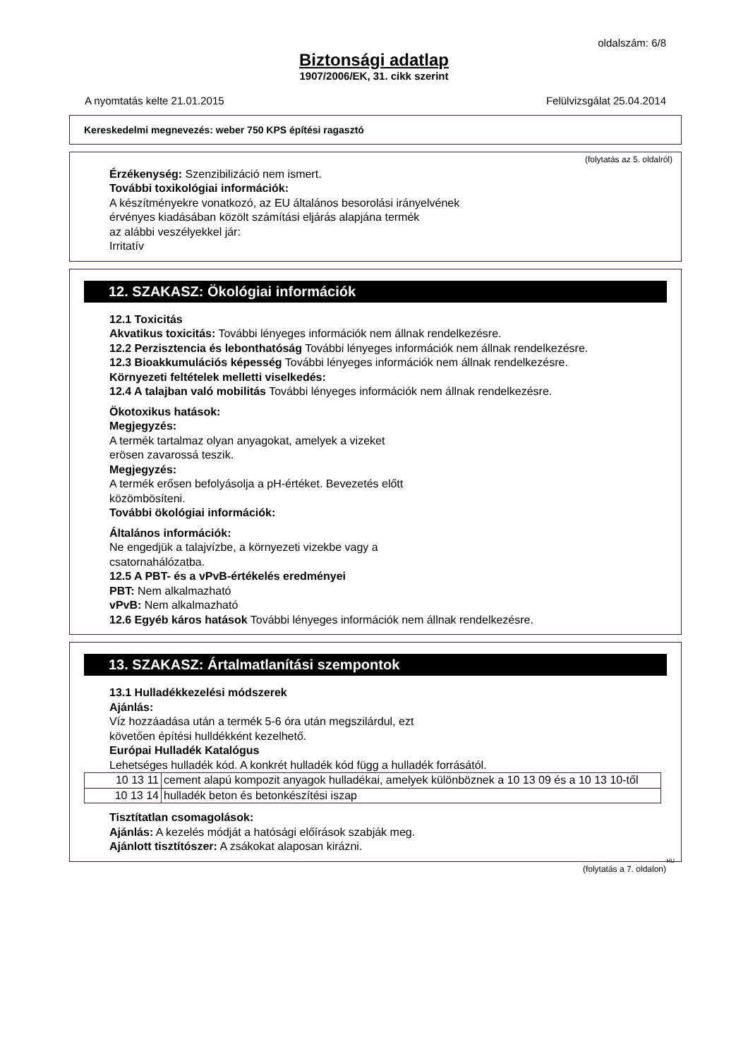oldalszám: 6/8
Biztonsági adatlap
1907/2006/EK, 31. cikk szerint
A nyomtatás kelte 21.01.2015 Felülvizsgálat 25.04.2014
Kereskedelmi megnevezés: weber 750 KPS építési ragasztó
(folytatás az 5. oldalról)
Érzékenység: Szenzibilizáció nem ismert.
További toxikológiai információk:
A készítményekre vonatkozó, az EU általános besorolási irányelvének
érvényes kiadásában közölt számítási eljárás alapjána termék
az alábbi veszélyekkel jár:
Irritatív
12. SZAKASZ: Ökológiai információk
12.1 Toxicitás
Akvatikus toxicitás: További lényeges információk nem állnak rendelkezésre.
12.2 Perzisztencia és lebonthatóság További lényeges információk nem állnak rendelkezésre.
12.3 Bioakkumulációs képesség További lényeges információk nem állnak rendelkezésre.
Környezeti feltételek melletti viselkedés:
12.4 A talajban való mobilitás További lényeges információk nem állnak rendelkezésre.
Ökotoxikus hatások:
Megjegyzés:
A termék tartalmaz olyan anyagokat, amelyek a vizeket
erösen zavarossá teszik.
Megjegyzés:
A termék erősen befolyásolja a pH-értéket. Bevezetés előtt
közömbösíteni.
További ökológiai információk:
Általános információk:
Ne engedjük a talajvízbe, a környezeti vizekbe vagy a
csatornahálózatba.
12.5 A PBT- és a vPvB-értékelés eredményei
PBT: Nem alkalmazható
vPvB: Nem alkalmazható
12.6 Egyéb káros hatások További lényeges információk nem állnak rendelkezésre.
13. SZAKASZ: Ártalmatlanítási szempontok
13.1 Hulladékkezelési módszerek
Ajánlás:
Víz hozzáadása után a termék 5-6 óra után megszilárdul, ezt
követően építési hulldékként kezelhető.
Európai Hulladék Katalógus
Lehetséges hulladék kód. A konkrét hulladék kód függ a hulladék forrásától.
| 10 13 11 | cement alapú kompozit anyagok hulladékai, amelyek különböznek a 10 13 09 és a 10 13 10-től |
| 10 13 14 | hulladék beton és betonkészítési iszap |
Tisztítatlan csomagolások:
Ajánlás: A kezelés módját a hatósági előírások szabják meg.
Ajánlott tisztítószer: A zsákokat alaposan kirázni.
HU
(folytatás a 7. oldalon)